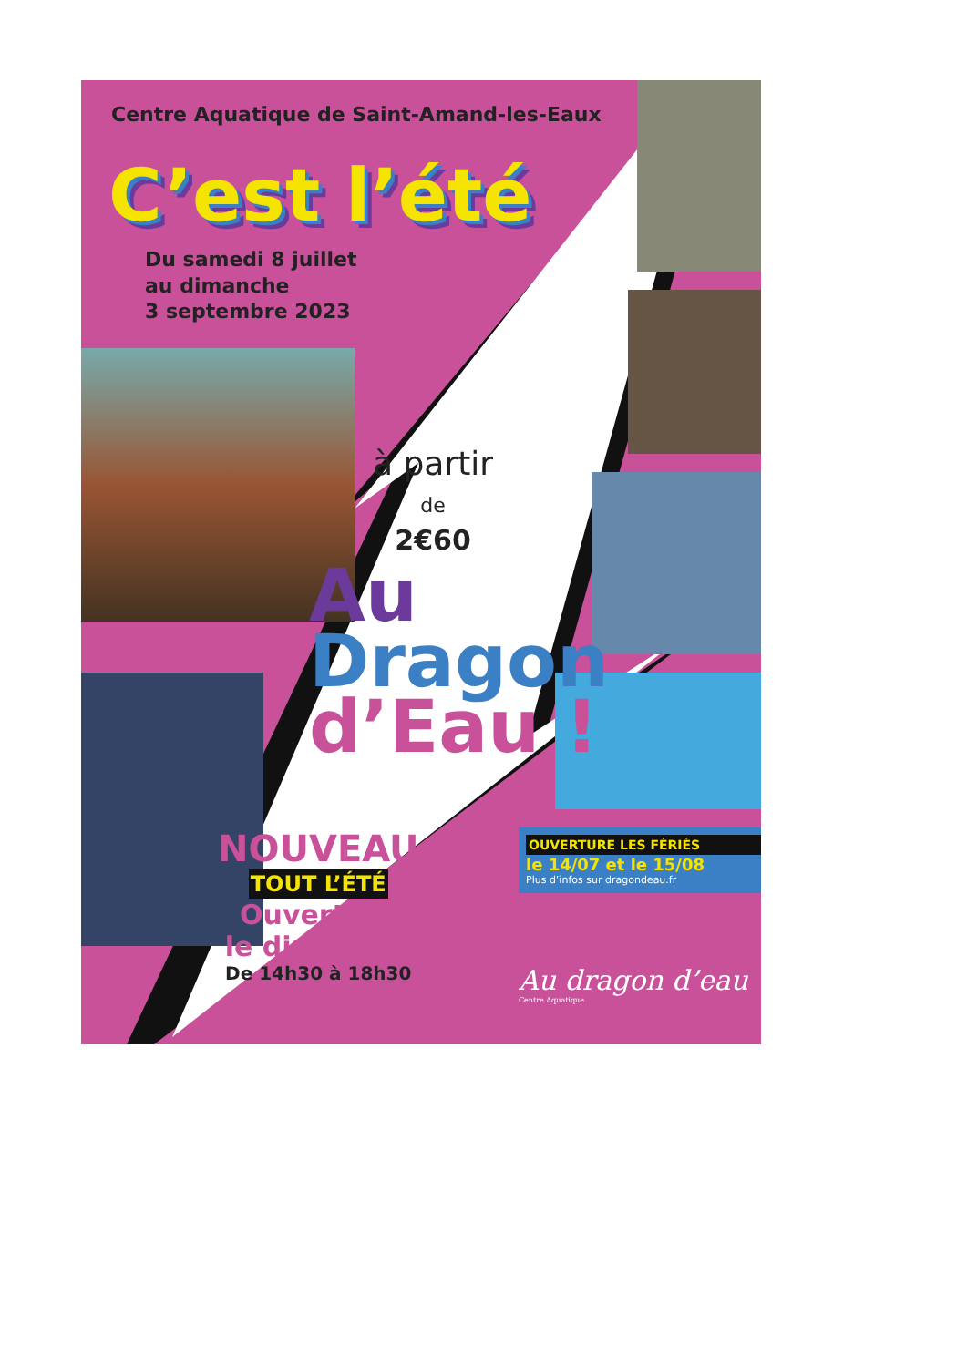Centre Aquatique de Saint-Amand-les-Eaux
C’est l’été
Du samedi 8 juillet
au dimanche
3 septembre 2023
à partir
de
2€60
Au
Dragon
d’Eau !
NOUVEAU
TOUT L’ÉTÉ
Ouverture
le dimanche
De 14h30 à 18h30
OUVERTURE LES FÉRIÉS
le 14/07 et le 15/08
Plus d’infos sur dragondeau.fr
Au dragon d’eau
Centre Aquatique